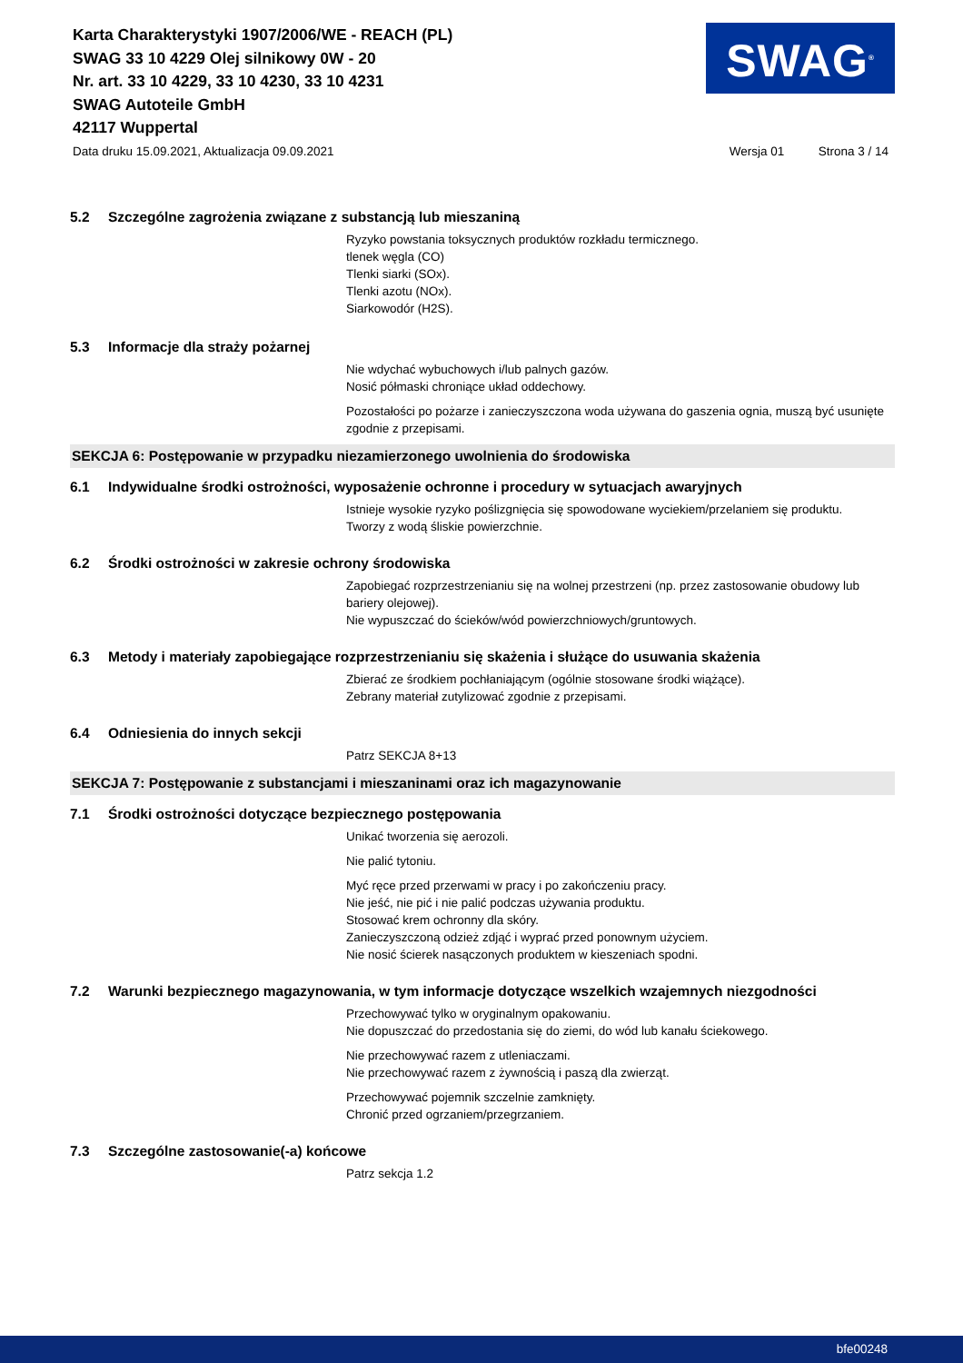Karta Charakterystyki 1907/2006/WE - REACH (PL)
SWAG 33 10 4229 Olej silnikowy 0W - 20
Nr. art. 33 10 4229, 33 10 4230, 33 10 4231
SWAG Autoteile GmbH
42117 Wuppertal
SWAG<sup>®</sup>
Data druku 15.09.2021, Aktualizacja 09.09.2021 Wersja 01 Strona 3 / 14
5.2 Szczególne zagrożenia związane z substancją lub mieszaniną
Ryzyko powstania toksycznych produktów rozkładu termicznego.
tlenek węgla (CO)
Tlenki siarki (SOx).
Tlenki azotu (NOx).
Siarkowodór (H2S).
5.3 Informacje dla straży pożarnej
Nie wdychać wybuchowych i/lub palnych gazów.
Nosić półmaski chroniące układ oddechowy.
Pozostałości po pożarze i zanieczyszczona woda używana do gaszenia ognia, muszą być usunięte zgodnie z przepisami.
SEKCJA 6: Postępowanie w przypadku niezamierzonego uwolnienia do środowiska
6.1 Indywidualne środki ostrożności, wyposażenie ochronne i procedury w sytuacjach awaryjnych
Istnieje wysokie ryzyko poślizgnięcia się spowodowane wyciekiem/przelaniem się produktu.
Tworzy z wodą śliskie powierzchnie.
6.2 Środki ostrożności w zakresie ochrony środowiska
Zapobiegać rozprzestrzenianiu się na wolnej przestrzeni (np. przez zastosowanie obudowy lub bariery olejowej).
Nie wypuszczać do ścieków/wód powierzchniowych/gruntowych.
6.3 Metody i materiały zapobiegające rozprzestrzenianiu się skażenia i służące do usuwania skażenia
Zbierać ze środkiem pochłaniającym (ogólnie stosowane środki wiążące).
Zebrany materiał zutylizować zgodnie z przepisami.
6.4 Odniesienia do innych sekcji
Patrz SEKCJA 8+13
SEKCJA 7: Postępowanie z substancjami i mieszaninami oraz ich magazynowanie
7.1 Środki ostrożności dotyczące bezpiecznego postępowania
Unikać tworzenia się aerozoli.
Nie palić tytoniu.
Myć ręce przed przerwami w pracy i po zakończeniu pracy.
Nie jeść, nie pić i nie palić podczas używania produktu.
Stosować krem ochronny dla skóry.
Zanieczyszczoną odzież zdjąć i wyprać przed ponownym użyciem.
Nie nosić ścierek nasączonych produktem w kieszeniach spodni.
7.2 Warunki bezpiecznego magazynowania, w tym informacje dotyczące wszelkich wzajemnych niezgodności
Przechowywać tylko w oryginalnym opakowaniu.
Nie dopuszczać do przedostania się do ziemi, do wód lub kanału ściekowego.
Nie przechowywać razem z utleniaczami.
Nie przechowywać razem z żywnością i paszą dla zwierząt.
Przechowywać pojemnik szczelnie zamknięty.
Chronić przed ogrzaniem/przegrzaniem.
7.3 Szczególne zastosowanie(-a) końcowe
Patrz sekcja 1.2
bfe00248